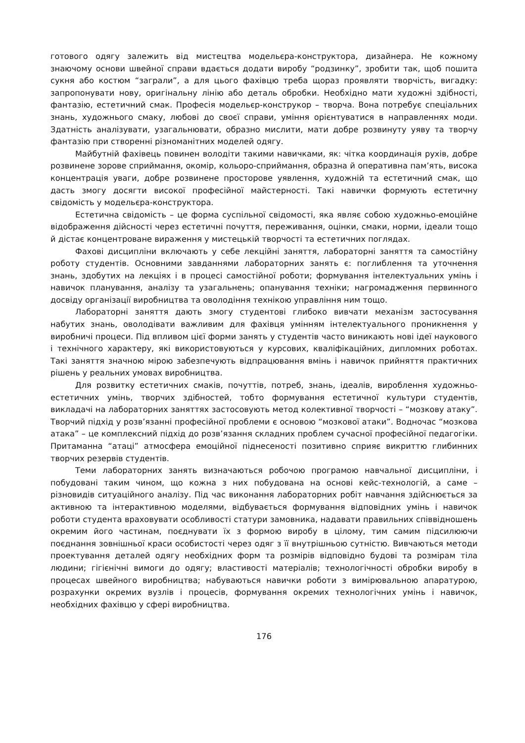готового одягу залежить від мистецтва модельєра-конструктора, дизайнера. Не кожному знаючому основи швейної справи вдається додати виробу “родзинку”, зробити так, щоб пошита сукня або костюм “заграли”, а для цього фахівцю треба щораз проявляти творчість, вигадку: запропонувати нову, оригінальну лінію або деталь обробки. Необхідно мати художні здібності, фантазію, естетичний смак. Професія модельєр-конструкор – творча. Вона потребує спеціальних знань, художнього смаку, любові до своєї справи, уміння орієнтуватися в направленнях моди. Здатність аналізувати, узагальнювати, образно мислити, мати добре розвинуту уяву та творчу фантазію при створенні різноманітних моделей одягу.
Майбутній фахівець повинен володіти такими навичками, як: чітка координація рухів, добре розвинене зорове сприймання, окомір, кольоро-сприймання, образна й оперативна пам’ять, висока концентрація уваги, добре розвинене просторове уявлення, художній та естетичний смак, що дасть змогу досягти високої професійної майстерності. Такі навички формують естетичну свідомість у модельєра-конструктора.
Естетична свідомість – це форма суспільної свідомості, яка являє собою художньо-емоційне відображення дійсності через естетичні почуття, переживання, оцінки, смаки, норми, ідеали тощо й дістає концентроване вираження у мистецькій творчості та естетичних поглядах.
Фахові дисципліни включають у себе лекційні заняття, лабораторні заняття та самостійну роботу студентів. Основними завданнями лабораторних занять є: поглиблення та уточнення знань, здобутих на лекціях і в процесі самостійної роботи; формування інтелектуальних умінь і навичок планування, аналізу та узагальнень; опанування техніки; нагромадження первинного досвіду організації виробництва та оволодіння технікою управління ним тощо.
Лабораторні заняття дають змогу студентові глибоко вивчати механізм застосування набутих знань, оволодівати важливим для фахівця умінням інтелектуального проникнення у виробничі процеси. Під впливом цієї форми занять у студентів часто виникають нові ідеї наукового і технічного характеру, які використовуються у курсових, кваліфікаційних, дипломних роботах. Такі заняття значною мірою забезпечують відпрацювання вмінь і навичок прийняття практичних рішень у реальних умовах виробництва.
Для розвитку естетичних смаків, почуттів, потреб, знань, ідеалів, вироблення художньо-естетичних умінь, творчих здібностей, тобто формування естетичної культури студентів, викладачі на лабораторних заняттях застосовують метод колективної творчості – “мозкову атаку”. Творчий підхід у розв’язанні професійної проблеми є основою “мозкової атаки”. Водночас “мозкова атака” – це комплексний підхід до розв’язання складних проблем сучасної професійної педагогіки. Притаманна “атаці” атмосфера емоційної піднесеності позитивно сприяє викриттю глибинних творчих резервів студентів.
Теми лабораторних занять визначаються робочою програмою навчальної дисципліни, і побудовані таким чином, що кожна з них побудована на основі кейс-технологій, а саме – різновидів ситуаційного аналізу. Під час виконання лабораторних робіт навчання здійснюється за активною та інтерактивною моделями, відбувається формування відповідних умінь і навичок роботи студента враховувати особливості статури замовника, надавати правильних співвідношень окремим його частинам, поєднувати їх з формою виробу в цілому, тим самим підсилюючи поєднання зовнішньої краси особистості через одяг з її внутрішньою сутністю. Вивчаються методи проектування деталей одягу необхідних форм та розмірів відповідно будові та розмірам тіла людини; гігієнічні вимоги до одягу; властивості матеріалів; технологічності обробки виробу в процесах швейного виробництва; набуваються навички роботи з вимірювальною апаратурою, розрахунки окремих вузлів і процесів, формування окремих технологічних умінь і навичок, необхідних фахівцю у сфері виробництва.
176